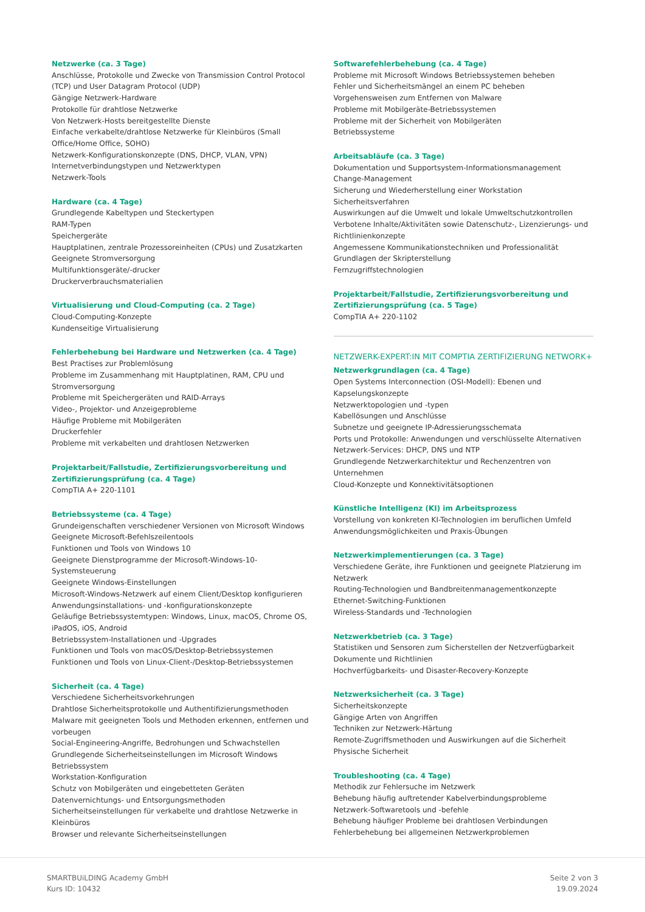Netzwerke (ca. 3 Tage)
Anschlüsse, Protokolle und Zwecke von Transmission Control Protocol (TCP) und User Datagram Protocol (UDP)
Gängige Netzwerk-Hardware
Protokolle für drahtlose Netzwerke
Von Netzwerk-Hosts bereitgestellte Dienste
Einfache verkabelte/drahtlose Netzwerke für Kleinbüros (Small Office/Home Office, SOHO)
Netzwerk-Konfigurationskonzepte (DNS, DHCP, VLAN, VPN)
Internetverbindungstypen und Netzwerktypen
Netzwerk-Tools
Hardware (ca. 4 Tage)
Grundlegende Kabeltypen und Steckertypen
RAM-Typen
Speichergeräte
Hauptplatinen, zentrale Prozessoreinheiten (CPUs) und Zusatzkarten
Geeignete Stromversorgung
Multifunktionsgeräte/-drucker
Druckerverbrauchsmaterialien
Virtualisierung und Cloud-Computing (ca. 2 Tage)
Cloud-Computing-Konzepte
Kundenseitige Virtualisierung
Fehlerbehebung bei Hardware und Netzwerken (ca. 4 Tage)
Best Practises zur Problemlösung
Probleme im Zusammenhang mit Hauptplatinen, RAM, CPU und Stromversorgung
Probleme mit Speichergeräten und RAID-Arrays
Video-, Projektor- und Anzeigeprobleme
Häufige Probleme mit Mobilgeräten
Druckerfehler
Probleme mit verkabelten und drahtlosen Netzwerken
Projektarbeit/Fallstudie, Zertifizierungsvorbereitung und Zertifizierungsprüfung (ca. 4 Tage)
CompTIA A+ 220-1101
Betriebssysteme (ca. 4 Tage)
Grundeigenschaften verschiedener Versionen von Microsoft Windows
Geeignete Microsoft-Befehlszeilentools
Funktionen und Tools von Windows 10
Geeignete Dienstprogramme der Microsoft-Windows-10-Systemsteuerung
Geeignete Windows-Einstellungen
Microsoft-Windows-Netzwerk auf einem Client/Desktop konfigurieren
Anwendungsinstallations- und -konfigurationskonzepte
Geläufige Betriebssystemtypen: Windows, Linux, macOS, Chrome OS, iPadOS, iOS, Android
Betriebssystem-Installationen und -Upgrades
Funktionen und Tools von macOS/Desktop-Betriebssystemen
Funktionen und Tools von Linux-Client-/Desktop-Betriebssystemen
Sicherheit (ca. 4 Tage)
Verschiedene Sicherheitsvorkehrungen
Drahtlose Sicherheitsprotokolle und Authentifizierungsmethoden
Malware mit geeigneten Tools und Methoden erkennen, entfernen und vorbeugen
Social-Engineering-Angriffe, Bedrohungen und Schwachstellen
Grundlegende Sicherheitseinstellungen im Microsoft Windows Betriebssystem
Workstation-Konfiguration
Schutz von Mobilgeräten und eingebetteten Geräten
Datenvernichtungs- und Entsorgungsmethoden
Sicherheitseinstellungen für verkabelte und drahtlose Netzwerke in Kleinbüros
Browser und relevante Sicherheitseinstellungen
Softwarefehlerbehebung (ca. 4 Tage)
Probleme mit Microsoft Windows Betriebssystemen beheben
Fehler und Sicherheitsmängel an einem PC beheben
Vorgehensweisen zum Entfernen von Malware
Probleme mit Mobilgeräte-Betriebssystemen
Probleme mit der Sicherheit von Mobilgeräten
Betriebssysteme
Arbeitsabläufe (ca. 3 Tage)
Dokumentation und Supportsystem-Informationsmanagement
Change-Management
Sicherung und Wiederherstellung einer Workstation
Sicherheitsverfahren
Auswirkungen auf die Umwelt und lokale Umweltschutzkontrollen
Verbotene Inhalte/Aktivitäten sowie Datenschutz-, Lizenzierungs- und Richtlinienkonzepte
Angemessene Kommunikationstechniken und Professionalität
Grundlagen der Skripterstellung
Fernzugriffstechnologien
Projektarbeit/Fallstudie, Zertifizierungsvorbereitung und Zertifizierungsprüfung (ca. 5 Tage)
CompTIA A+ 220-1102
NETZWERK-EXPERT:IN MIT COMPTIA ZERTIFIZIERUNG NETWORK+
Netzwerkgrundlagen (ca. 4 Tage)
Open Systems Interconnection (OSI-Modell): Ebenen und Kapselungskonzepte
Netzwerktopologien und -typen
Kabellösungen und Anschlüsse
Subnetze und geeignete IP-Adressierungsschemata
Ports und Protokolle: Anwendungen und verschlüsselte Alternativen
Netzwerk-Services: DHCP, DNS und NTP
Grundlegende Netzwerkarchitektur und Rechenzentren von Unternehmen
Cloud-Konzepte und Konnektivitätsoptionen
Künstliche Intelligenz (KI) im Arbeitsprozess
Vorstellung von konkreten KI-Technologien im beruflichen Umfeld
Anwendungsmöglichkeiten und Praxis-Übungen
Netzwerkimplementierungen (ca. 3 Tage)
Verschiedene Geräte, ihre Funktionen und geeignete Platzierung im Netzwerk
Routing-Technologien und Bandbreitenmanagementkonzepte
Ethernet-Switching-Funktionen
Wireless-Standards und -Technologien
Netzwerkbetrieb (ca. 3 Tage)
Statistiken und Sensoren zum Sicherstellen der Netzverfügbarkeit
Dokumente und Richtlinien
Hochverfügbarkeits- und Disaster-Recovery-Konzepte
Netzwerksicherheit (ca. 3 Tage)
Sicherheitskonzepte
Gängige Arten von Angriffen
Techniken zur Netzwerk-Härtung
Remote-Zugriffsmethoden und Auswirkungen auf die Sicherheit
Physische Sicherheit
Troubleshooting (ca. 4 Tage)
Methodik zur Fehlersuche im Netzwerk
Behebung häufig auftretender Kabelverbindungsprobleme
Netzwerk-Softwaretools und -befehle
Behebung häufiger Probleme bei drahtlosen Verbindungen
Fehlerbehebung bei allgemeinen Netzwerkproblemen
SMARTBUiLDING Academy GmbH
Kurs ID: 10432
Seite 2 von 3
19.09.2024